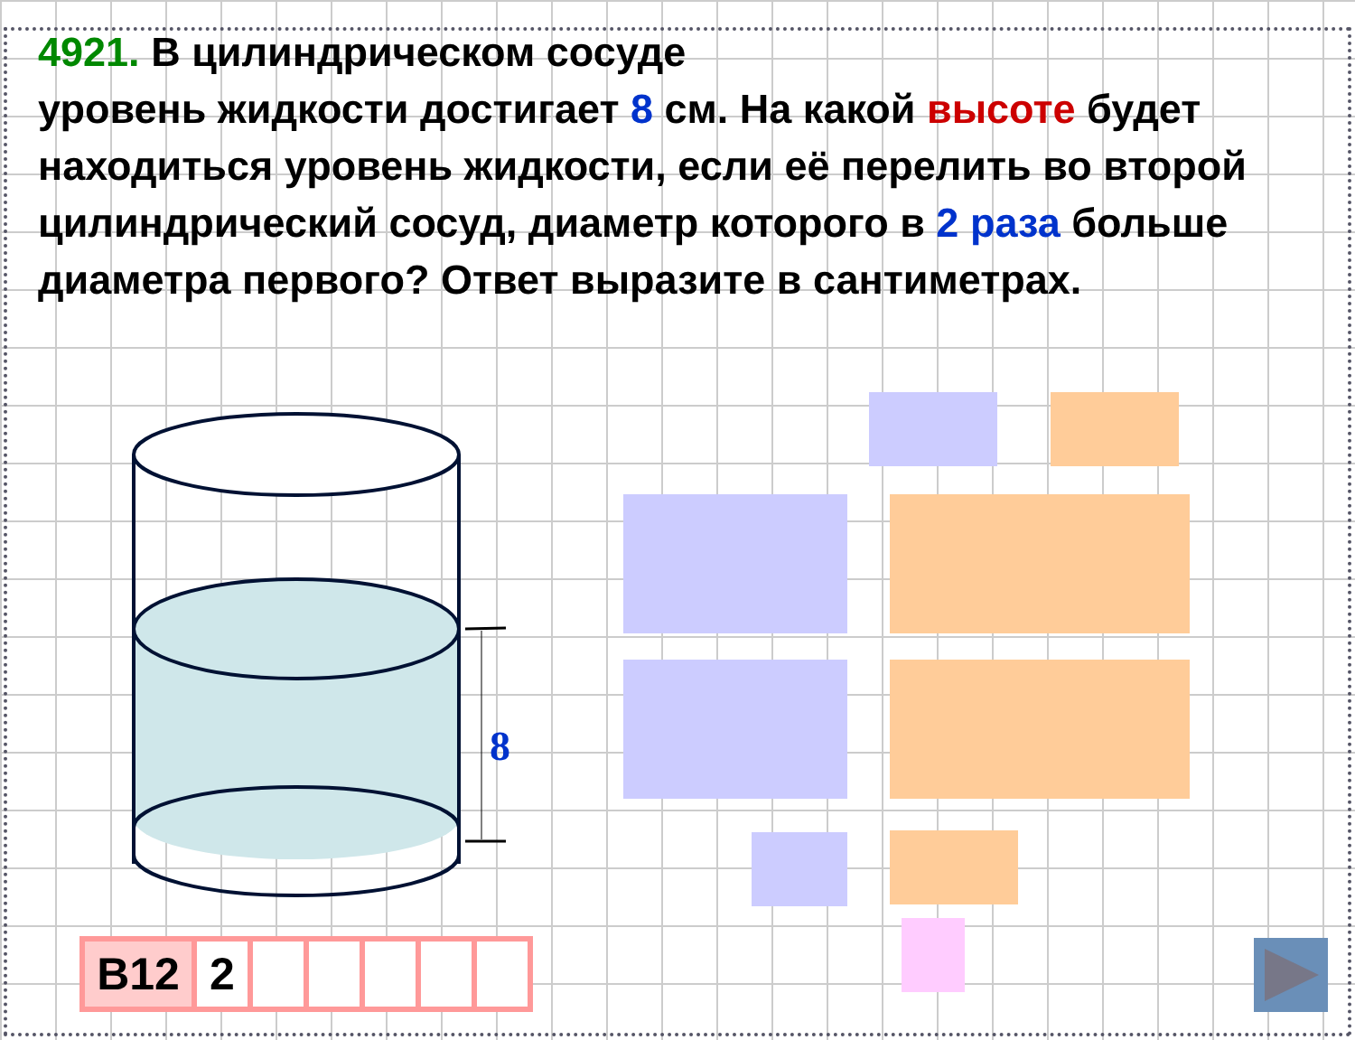4921. В цилиндрическом сосуде
уровень жидкости достигает 8 см. На какой высоте будет находиться уровень жидкости, если её перелить во второй цилиндрический сосуд, диаметр которого в 2 раза больше диаметра первого? Ответ выразите в сантиметрах.
8
B12 2